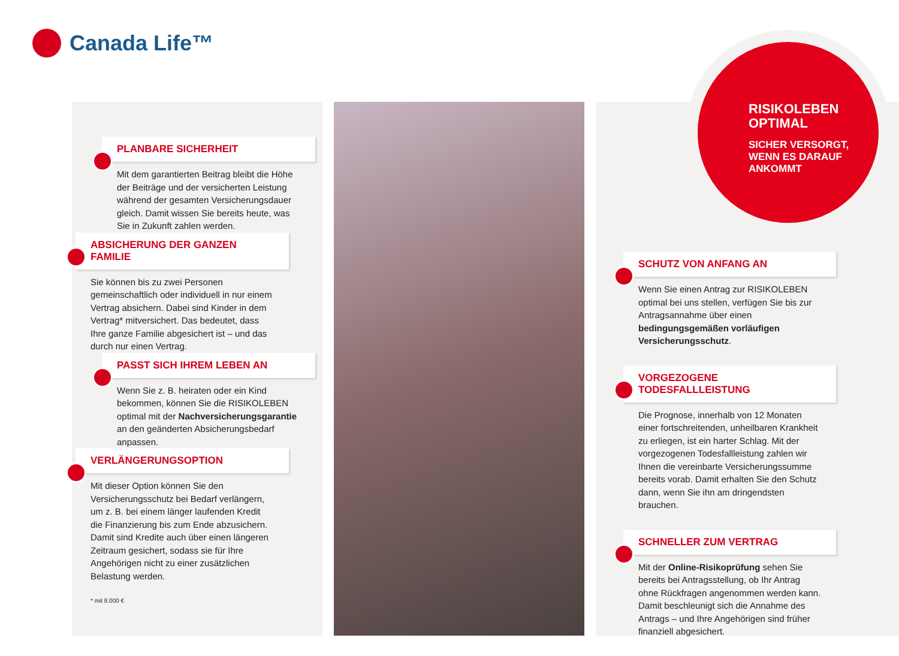Canada Life™
PLANBARE SICHERHEIT
Mit dem garantierten Beitrag bleibt die Höhe der Beiträge und der versicherten Leistung während der gesamten Versicherungsdauer gleich. Damit wissen Sie bereits heute, was Sie in Zukunft zahlen werden.
ABSICHERUNG DER GANZEN FAMILIE
Sie können bis zu zwei Personen gemeinschaftlich oder individuell in nur einem Vertrag absichern. Dabei sind Kinder in dem Vertrag* mitversichert. Das bedeutet, dass Ihre ganze Familie abgesichert ist – und das durch nur einen Vertrag.
PASST SICH IHREM LEBEN AN
Wenn Sie z. B. heiraten oder ein Kind bekommen, können Sie die RISIKOLEBEN optimal mit der Nachversicherungsgarantie an den geänderten Absicherungsbedarf anpassen.
VERLÄNGERUNGSOPTION
Mit dieser Option können Sie den Versicherungsschutz bei Bedarf verlängern, um z. B. bei einem länger laufenden Kredit die Finanzierung bis zum Ende abzusichern. Damit sind Kredite auch über einen längeren Zeitraum gesichert, sodass sie für Ihre Angehörigen nicht zu einer zusätzlichen Belastung werden.
* mit 8.000 €
RISIKOLEBEN OPTIMAL
SICHER VERSORGT, WENN ES DARAUF ANKOMMT
SCHUTZ VON ANFANG AN
Wenn Sie einen Antrag zur RISIKOLEBEN optimal bei uns stellen, verfügen Sie bis zur Antragsannahme über einen bedingungsgemäßen vorläufigen Versicherungsschutz.
VORGEZOGENE TODESFALLLEISTUNG
Die Prognose, innerhalb von 12 Monaten einer fortschreitenden, unheilbaren Krankheit zu erliegen, ist ein harter Schlag. Mit der vorgezogenen Todesfallleistung zahlen wir Ihnen die vereinbarte Versicherungssumme bereits vorab. Damit erhalten Sie den Schutz dann, wenn Sie ihn am dringendsten brauchen.
SCHNELLER ZUM VERTRAG
Mit der Online-Risikoprüfung sehen Sie bereits bei Antragsstellung, ob Ihr Antrag ohne Rückfragen angenommen werden kann. Damit beschleunigt sich die Annahme des Antrags – und Ihre Angehörigen sind früher finanziell abgesichert.